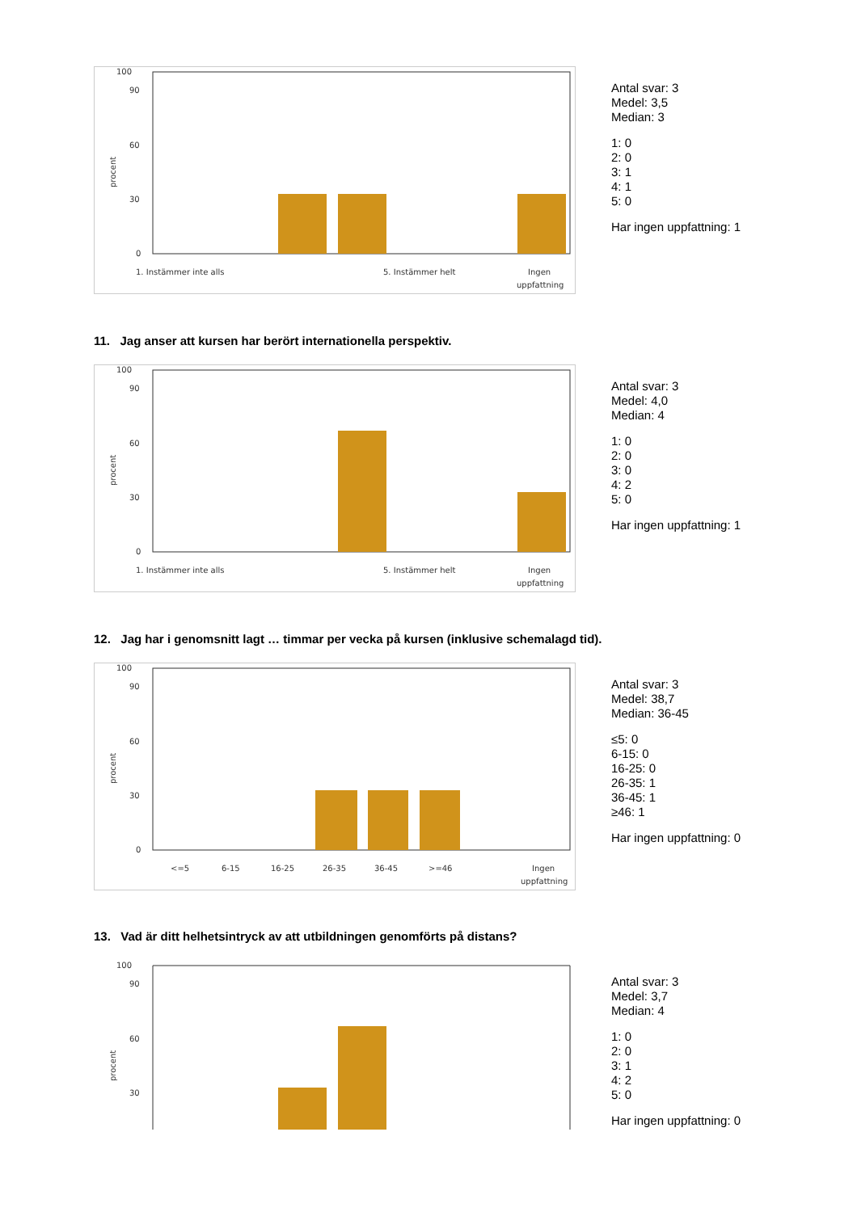100
90
60
30
0
procent
1. Instämmer inte alls
5. Instämmer helt
Ingen
uppfattning
Antal svar: 3
Medel: 3,5
Median: 3
1: 0
2: 0
3: 1
4: 1
5: 0
Har ingen uppfattning: 1
11. Jag anser att kursen har berört internationella perspektiv.
100
90
60
30
0
procent
1. Instämmer inte alls
5. Instämmer helt
Ingen
uppfattning
Antal svar: 3
Medel: 4,0
Median: 4
1: 0
2: 0
3: 0
4: 2
5: 0
Har ingen uppfattning: 1
12. Jag har i genomsnitt lagt … timmar per vecka på kursen (inklusive schemalagd tid).
100
90
60
30
0
procent
<=5
6-15
16-25
26-35
36-45
>=46
Ingen
uppfattning
Antal svar: 3
Medel: 38,7
Median: 36-45
≤5: 0
6-15: 0
16-25: 0
26-35: 1
36-45: 1
≥46: 1
Har ingen uppfattning: 0
13. Vad är ditt helhetsintryck av att utbildningen genomförts på distans?
100
90
60
30
procent
Antal svar: 3
Medel: 3,7
Median: 4
1: 0
2: 0
3: 1
4: 2
5: 0
Har ingen uppfattning: 0